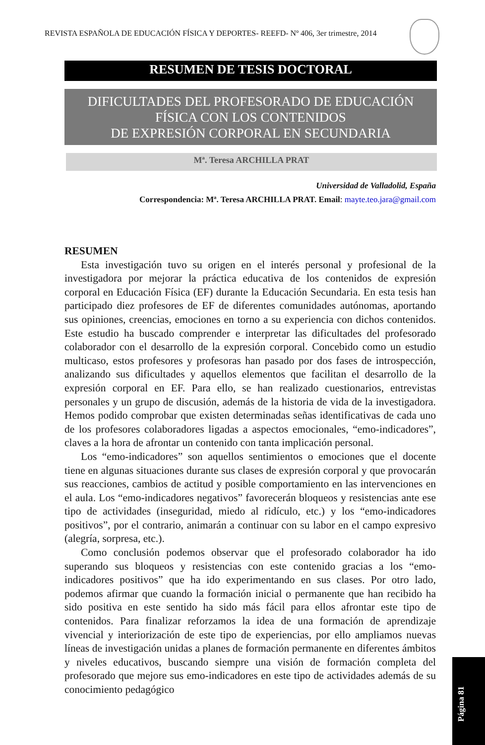REVISTA ESPAÑOLA DE EDUCACIÓN FÍSICA Y DEPORTES- REEFD- Nº 406, 3er trimestre, 2014
RESUMEN DE TESIS DOCTORAL
DIFICULTADES DEL PROFESORADO DE EDUCACIÓN
FÍSICA CON LOS CONTENIDOS
DE EXPRESIÓN CORPORAL EN SECUNDARIA
Mª. Teresa ARCHILLA PRAT
Universidad de Valladolid, España
Correspondencia: Mª. Teresa ARCHILLA PRAT. Email: mayte.teo.jara@gmail.com
RESUMEN
Esta investigación tuvo su origen en el interés personal y profesional de la investigadora por mejorar la práctica educativa de los contenidos de expresión corporal en Educación Física (EF) durante la Educación Secundaria. En esta tesis han participado diez profesores de EF de diferentes comunidades autónomas, aportando sus opiniones, creencias, emociones en torno a su experiencia con dichos contenidos. Este estudio ha buscado comprender e interpretar las dificultades del profesorado colaborador con el desarrollo de la expresión corporal. Concebido como un estudio multicaso, estos profesores y profesoras han pasado por dos fases de introspección, analizando sus dificultades y aquellos elementos que facilitan el desarrollo de la expresión corporal en EF. Para ello, se han realizado cuestionarios, entrevistas personales y un grupo de discusión, además de la historia de vida de la investigadora. Hemos podido comprobar que existen determinadas señas identificativas de cada uno de los profesores colaboradores ligadas a aspectos emocionales, “emo-indicadores”, claves a la hora de afrontar un contenido con tanta implicación personal.
Los “emo-indicadores” son aquellos sentimientos o emociones que el docente tiene en algunas situaciones durante sus clases de expresión corporal y que provocarán sus reacciones, cambios de actitud y posible comportamiento en las intervenciones en el aula. Los “emo-indicadores negativos” favorecerán bloqueos y resistencias ante ese tipo de actividades (inseguridad, miedo al ridículo, etc.) y los “emo-indicadores positivos”, por el contrario, animarán a continuar con su labor en el campo expresivo (alegría, sorpresa, etc.).
Como conclusión podemos observar que el profesorado colaborador ha ido superando sus bloqueos y resistencias con este contenido gracias a los “emo-indicadores positivos” que ha ido experimentando en sus clases. Por otro lado, podemos afirmar que cuando la formación inicial o permanente que han recibido ha sido positiva en este sentido ha sido más fácil para ellos afrontar este tipo de contenidos. Para finalizar reforzamos la idea de una formación de aprendizaje vivencial y interiorización de este tipo de experiencias, por ello ampliamos nuevas líneas de investigación unidas a planes de formación permanente en diferentes ámbitos y niveles educativos, buscando siempre una visión de formación completa del profesorado que mejore sus emo-indicadores en este tipo de actividades además de su conocimiento pedagógico
Página 81